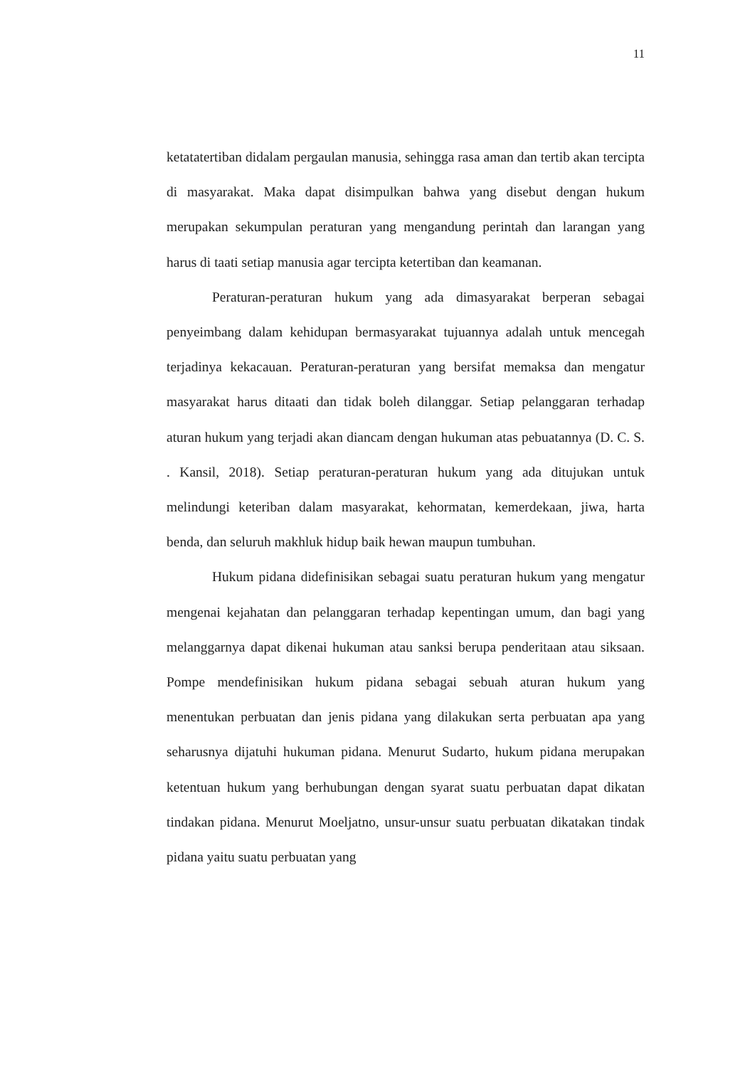11
ketatatertiban didalam pergaulan manusia, sehingga rasa aman dan tertib akan tercipta di masyarakat. Maka dapat disimpulkan bahwa yang disebut dengan hukum merupakan sekumpulan peraturan yang mengandung perintah dan larangan yang harus di taati setiap manusia agar tercipta ketertiban dan keamanan.
Peraturan-peraturan hukum yang ada dimasyarakat berperan sebagai penyeimbang dalam kehidupan bermasyarakat tujuannya adalah untuk mencegah terjadinya kekacauan. Peraturan-peraturan yang bersifat memaksa dan mengatur masyarakat harus ditaati dan tidak boleh dilanggar. Setiap pelanggaran terhadap aturan hukum yang terjadi akan diancam dengan hukuman atas pebuatannya (D. C. S. . Kansil, 2018). Setiap peraturan-peraturan hukum yang ada ditujukan untuk melindungi keteriban dalam masyarakat, kehormatan, kemerdekaan, jiwa, harta benda, dan seluruh makhluk hidup baik hewan maupun tumbuhan.
Hukum pidana didefinisikan sebagai suatu peraturan hukum yang mengatur mengenai kejahatan dan pelanggaran terhadap kepentingan umum, dan bagi yang melanggarnya dapat dikenai hukuman atau sanksi berupa penderitaan atau siksaan. Pompe mendefinisikan hukum pidana sebagai sebuah aturan hukum yang menentukan perbuatan dan jenis pidana yang dilakukan serta perbuatan apa yang seharusnya dijatuhi hukuman pidana. Menurut Sudarto, hukum pidana merupakan ketentuan hukum yang berhubungan dengan syarat suatu perbuatan dapat dikatan tindakan pidana. Menurut Moeljatno, unsur-unsur suatu perbuatan dikatakan tindak pidana yaitu suatu perbuatan yang